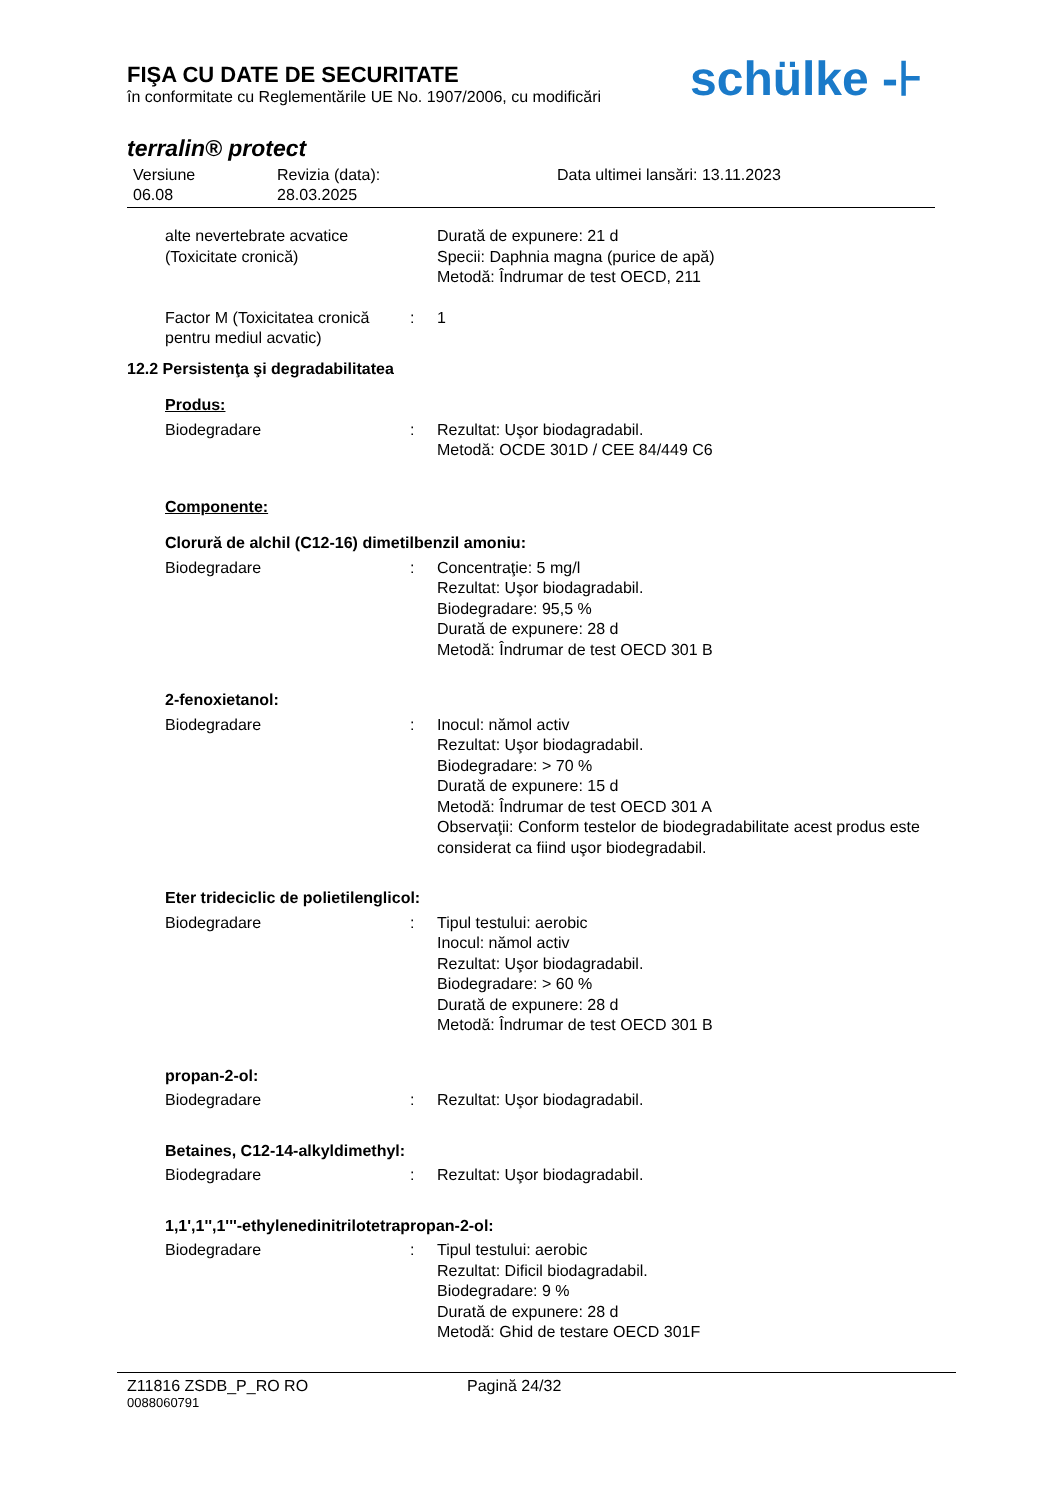FIŞA CU DATE DE SECURITATE
în conformitate cu Reglementările UE No. 1907/2006, cu modificări
schülke -⊦
terralin® protect
Versiune
06.08
Revizia (data):
28.03.2025
Data ultimei lansări: 13.11.2023
alte nevertebrate acvatice (Toxicitate cronică)
Durată de expunere: 21 d
Specii: Daphnia magna (purice de apă)
Metodă: Îndrumar de test OECD, 211
Factor M (Toxicitatea cronică pentru mediul acvatic)
: 1
12.2 Persistenţa şi degradabilitatea
Produs:
Biodegradare : Rezultat: Uşor biodagradabil.
Metodă: OCDE 301D / CEE 84/449 C6
Componente:
Clorură de alchil (C12-16) dimetilbenzil amoniu:
Biodegradare : Concentraţie: 5 mg/l
Rezultat: Uşor biodagradabil.
Biodegradare: 95,5 %
Durată de expunere: 28 d
Metodă: Îndrumar de test OECD 301 B
2-fenoxietanol:
Biodegradare : Inocul: nămol activ
Rezultat: Uşor biodagradabil.
Biodegradare: > 70 %
Durată de expunere: 15 d
Metodă: Îndrumar de test OECD 301 A
Observaţii: Conform testelor de biodegradabilitate acest produs este considerat ca fiind uşor biodegradabil.
Eter trideciclic de polietilenglicol:
Biodegradare : Tipul testului: aerobic
Inocul: nămol activ
Rezultat: Uşor biodagradabil.
Biodegradare: > 60 %
Durată de expunere: 28 d
Metodă: Îndrumar de test OECD 301 B
propan-2-ol:
Biodegradare : Rezultat: Uşor biodagradabil.
Betaines, C12-14-alkyldimethyl:
Biodegradare : Rezultat: Uşor biodagradabil.
1,1',1'',1'''-ethylenedinitrilotetrapropan-2-ol:
Biodegradare : Tipul testului: aerobic
Rezultat: Dificil biodagradabil.
Biodegradare: 9 %
Durată de expunere: 28 d
Metodă: Ghid de testare OECD 301F
Z11816 ZSDB_P_RO RO Pagină 24/32
0088060791